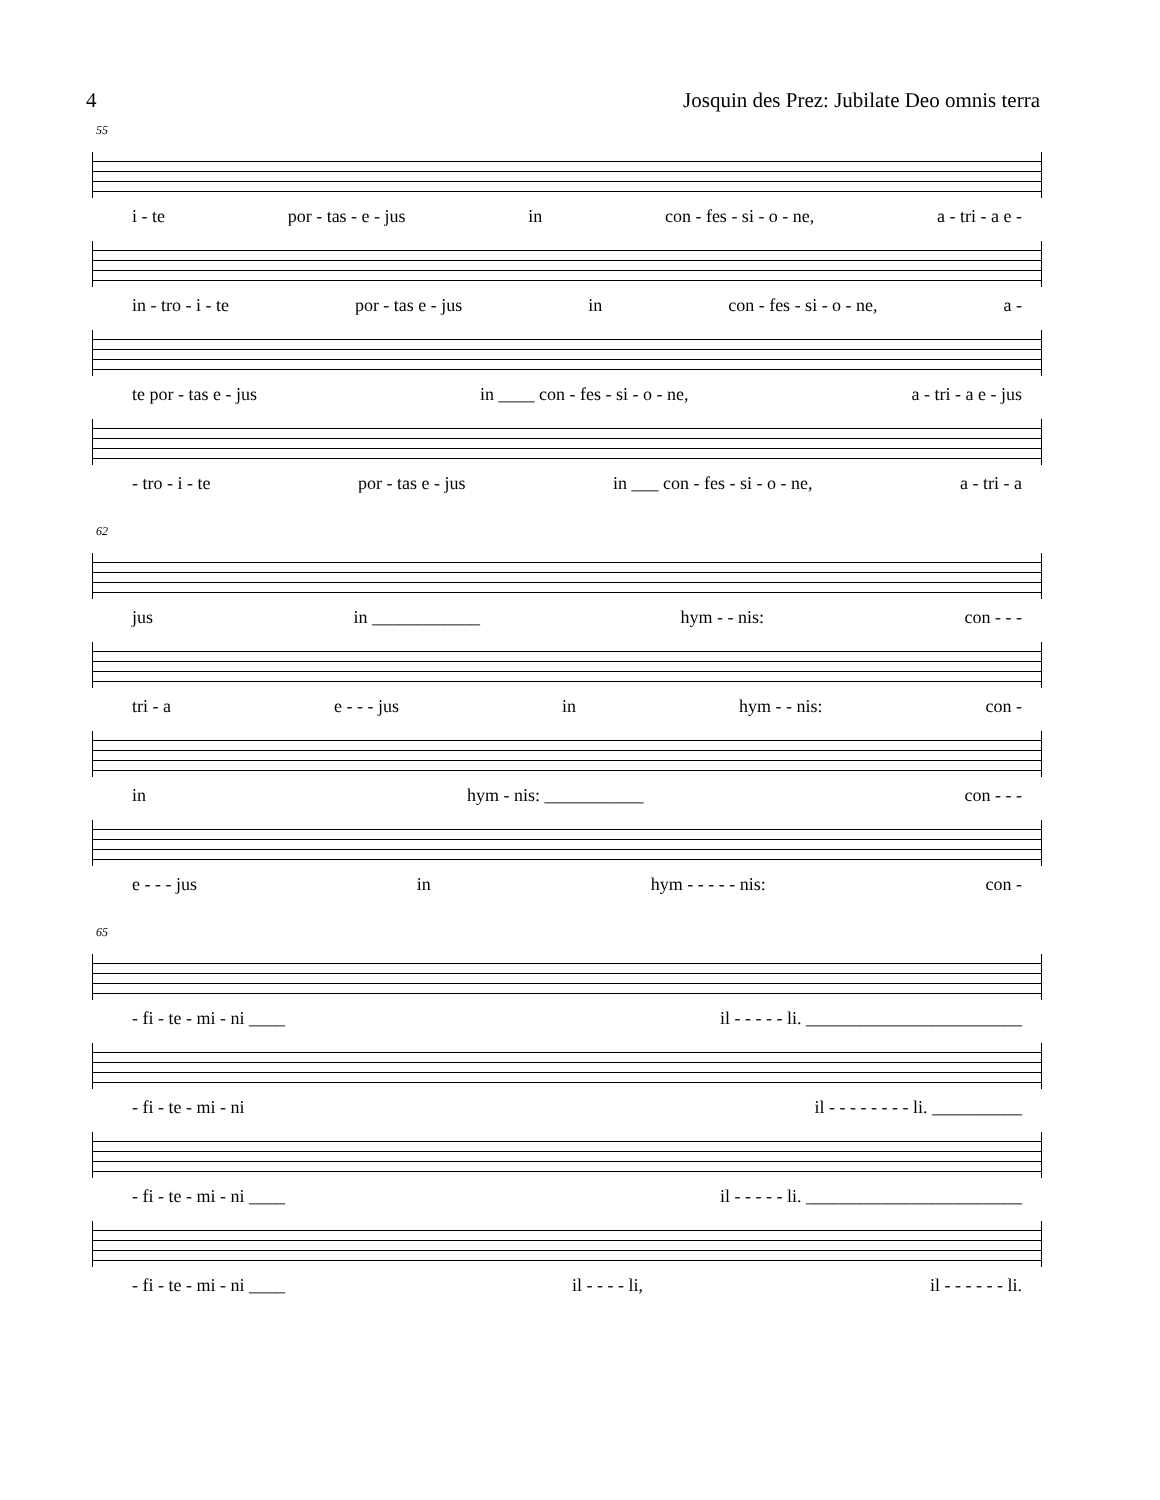4 Josquin des Prez: Jubilate Deo omnis terra
55
i - te por - tas - e - jus in con - fes - si - o - ne, a - tri - a e -
in - tro - i - te por - tas e - jus in con - fes - si - o - ne, a -
te por - tas e - jus in ____ con - fes - si - o - ne, a - tri - a e - jus
- tro - i - te por - tas e - jus in ___ con - fes - si - o - ne, a - tri - a
62
jus in ____________ hym - - nis: con - - -
tri - a e - - - jus in hym - - nis: con -
in hym - nis: ___________ con - - -
e - - - jus in hym - - - - - nis: con -
65
- fi - te - mi - ni ____ il - - - - - li. ________________________
- fi - te - mi - ni il - - - - - - - - li. __________
- fi - te - mi - ni ____ il - - - - - li. ________________________
- fi - te - mi - ni ____ il - - - - li, il - - - - - - li.